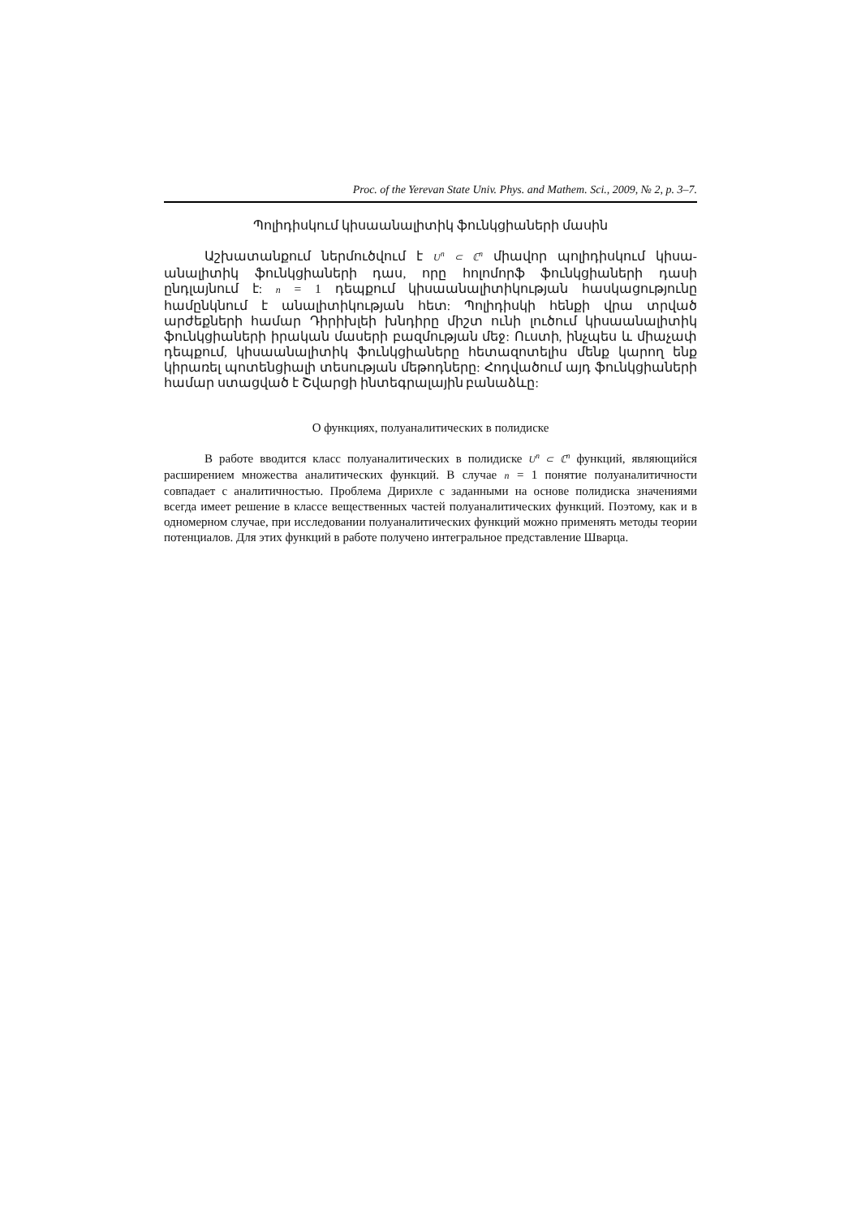Proc. of the Yerevan State Univ. Phys. and Mathem. Sci., 2009, № 2, p. 3–7.
Պոլիդիսկում կիսաանալիտիկ ֆունկցիաների մասին
Աշխատանքում ներմուծվում է U<sup>n</sup> ⊂ ℂ<sup>n</sup> միավոր պոլիդիսկում կիսա­անալիտիկ ֆունկցիաների դաս, որը հոլոմորֆ ֆունկցիաների դասի ընդլայնում է: n = 1 դեպքում կիսաանալիտիկության հասկացությունը համընկնում է անալիտիկության հետ: Պոլիդիսկի հենքի վրա տրված արժեքների համար Դիրիխլեի խնդիրը միշտ ունի լուծում կիսաանալիտիկ ֆունկցիաների իրական մասերի բազմության մեջ: Ուստի, ինչպես և միաչափ դեպքում, կիսաանալիտիկ ֆունկցիաները հետազոտելիս մենք կարող ենք կիրառել պոտենցիալի տեսության մեթոդները: Հոդվածում այդ ֆունկցիաների համար ստացված է Շվարցի ինտեգրալային բանաձևը:
О функциях, полуаналитических в полидиске
В работе вводится класс полуаналитических в полидиске U<sup>n</sup> ⊂ ℂ<sup>n</sup> функций, являющийся расширением множества аналитических функций. В случае n = 1 понятие полуаналитичности совпадает с аналитичностью. Проблема Дирихле с заданными на основе полидиска значениями всегда имеет решение в классе вещественных частей полуаналитических функций. Поэтому, как и в одномерном случае, при исследовании полуаналитических функций можно применять методы теории потенциалов. Для этих функций в работе получено интегральное представление Шварца.